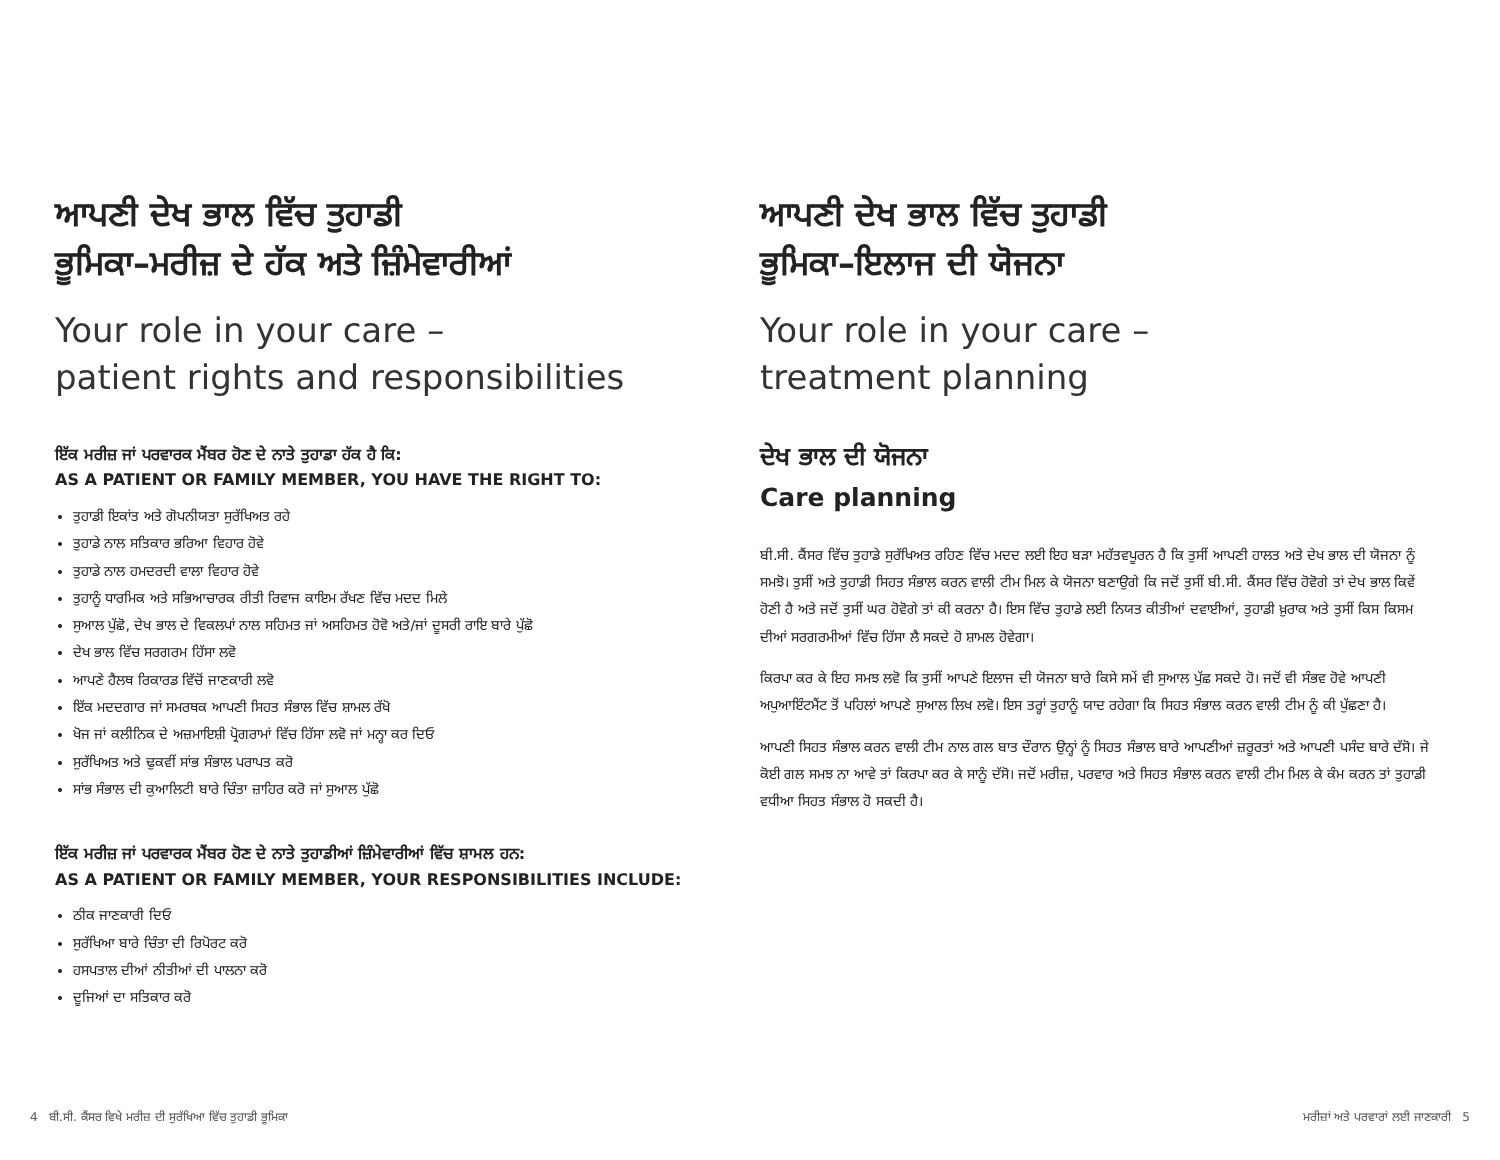ਆਪਣੀ ਦੇਖ ਭਾਲ ਵਿੱਚ ਤੁਹਾਡੀ
ਭੂਮਿਕਾ–ਮਰੀਜ਼ ਦੇ ਹੱਕ ਅਤੇ ਜ਼ਿੰਮੇਵਾਰੀਆਂ
Your role in your care –
patient rights and responsibilities
ਇੱਕ ਮਰੀਜ਼ ਜਾਂ ਪਰਵਾਰਕ ਮੈਂਬਰ ਹੋਣ ਦੇ ਨਾਤੇ ਤੁਹਾਡਾ ਹੱਕ ਹੈ ਕਿ:
AS A PATIENT OR FAMILY MEMBER, YOU HAVE THE RIGHT TO:
ਤੁਹਾਡੀ ਇਕਾਂਤ ਅਤੇ ਗੋਪਨੀਯਤਾ ਸੁਰੱਖਿਅਤ ਰਹੇ
ਤੁਹਾਡੇ ਨਾਲ ਸਤਿਕਾਰ ਭਰਿਆ ਵਿਹਾਰ ਹੋਵੇ
ਤੁਹਾਡੇ ਨਾਲ ਹਮਦਰਦੀ ਵਾਲਾ ਵਿਹਾਰ ਹੋਵੇ
ਤੁਹਾਨੂੰ ਧਾਰਮਿਕ ਅਤੇ ਸਭਿਆਚਾਰਕ ਰੀਤੀ ਰਿਵਾਜ ਕਾਇਮ ਰੱਖਣ ਵਿੱਚ ਮਦਦ ਮਿਲੇ
ਸੁਆਲ ਪੁੱਛੋ, ਦੇਖ ਭਾਲ ਦੇ ਵਿਕਲਪਾਂ ਨਾਲ ਸਹਿਮਤ ਜਾਂ ਅਸਹਿਮਤ ਹੋਵੋ ਅਤੇ/ਜਾਂ ਦੂਸਰੀ ਰਾਇ ਬਾਰੇ ਪੁੱਛੋ
ਦੇਖ ਭਾਲ ਵਿੱਚ ਸਰਗਰਮ ਹਿੱਸਾ ਲਵੋ
ਆਪਣੇ ਹੈਲਥ ਰਿਕਾਰਡ ਵਿੱਚੋਂ ਜਾਣਕਾਰੀ ਲਵੋ
ਇੱਕ ਮਦਦਗਾਰ ਜਾਂ ਸਮਰਥਕ ਆਪਣੀ ਸਿਹਤ ਸੰਭਾਲ ਵਿੱਚ ਸ਼ਾਮਲ ਰੱਖੋ
ਖੋਜ ਜਾਂ ਕਲੀਨਿਕ ਦੇ ਅਜ਼ਮਾਇਸ਼ੀ ਪ੍ਰੋਗਰਾਮਾਂ ਵਿੱਚ ਹਿੱਸਾ ਲਵੋ ਜਾਂ ਮਨ੍ਹਾ ਕਰ ਦਿਓ
ਸੁਰੱਖਿਅਤ ਅਤੇ ਢੁਕਵੀਂ ਸਾਂਭ ਸੰਭਾਲ ਪਰਾਪਤ ਕਰੋ
ਸਾਂਭ ਸੰਭਾਲ ਦੀ ਕੁਆਲਿਟੀ ਬਾਰੇ ਚਿੰਤਾ ਜ਼ਾਹਿਰ ਕਰੋ ਜਾਂ ਸੁਆਲ ਪੁੱਛੋ
ਇੱਕ ਮਰੀਜ਼ ਜਾਂ ਪਰਵਾਰਕ ਮੈਂਬਰ ਹੋਣ ਦੇ ਨਾਤੇ ਤੁਹਾਡੀਆਂ ਜ਼ਿੰਮੇਵਾਰੀਆਂ ਵਿੱਚ ਸ਼ਾਮਲ ਹਨ:
AS A PATIENT OR FAMILY MEMBER, YOUR RESPONSIBILITIES INCLUDE:
ਠੀਕ ਜਾਣਕਾਰੀ ਦਿਓ
ਸੁਰੱਖਿਆ ਬਾਰੇ ਚਿੰਤਾ ਦੀ ਰਿਪੋਰਟ ਕਰੋ
ਹਸਪਤਾਲ ਦੀਆਂ ਨੀਤੀਆਂ ਦੀ ਪਾਲਨਾ ਕਰੋ
ਦੂਜਿਆਂ ਦਾ ਸਤਿਕਾਰ ਕਰੋ
ਆਪਣੀ ਦੇਖ ਭਾਲ ਵਿੱਚ ਤੁਹਾਡੀ
ਭੂਮਿਕਾ–ਇਲਾਜ ਦੀ ਯੋਜਨਾ
Your role in your care –
treatment planning
ਦੇਖ ਭਾਲ ਦੀ ਯੋਜਨਾ
Care planning
ਬੀ.ਸੀ. ਕੈਂਸਰ ਵਿੱਚ ਤੁਹਾਡੇ ਸੁਰੱਖਿਅਤ ਰਹਿਣ ਵਿੱਚ ਮਦਦ ਲਈ ਇਹ ਬੜਾ ਮਹੱਤਵਪੂਰਨ ਹੈ ਕਿ ਤੁਸੀਂ ਆਪਣੀ ਹਾਲਤ ਅਤੇ ਦੇਖ ਭਾਲ ਦੀ ਯੋਜਨਾ ਨੂੰ ਸਮਝੋ। ਤੁਸੀਂ ਅਤੇ ਤੁਹਾਡੀ ਸਿਹਤ ਸੰਭਾਲ ਕਰਨ ਵਾਲੀ ਟੀਮ ਮਿਲ ਕੇ ਯੋਜਨਾ ਬਣਾਉਗੇ ਕਿ ਜਦੋਂ ਤੁਸੀਂ ਬੀ.ਸੀ. ਕੈਂਸਰ ਵਿੱਚ ਹੋਵੋਗੇ ਤਾਂ ਦੇਖ ਭਾਲ ਕਿਵੇਂ ਹੋਣੀ ਹੈ ਅਤੇ ਜਦੋਂ ਤੁਸੀਂ ਘਰ ਹੋਵੋਗੇ ਤਾਂ ਕੀ ਕਰਨਾ ਹੈ। ਇਸ ਵਿੱਚ ਤੁਹਾਡੇ ਲਈ ਨਿਯਤ ਕੀਤੀਆਂ ਦਵਾਈਆਂ, ਤੁਹਾਡੀ ਖ਼ੁਰਾਕ ਅਤੇ ਤੁਸੀਂ ਕਿਸ ਕਿਸਮ ਦੀਆਂ ਸਰਗਰਮੀਆਂ ਵਿੱਚ ਹਿੱਸਾ ਲੈ ਸਕਦੇ ਹੋ ਸ਼ਾਮਲ ਹੋਵੇਗਾ।
ਕਿਰਪਾ ਕਰ ਕੇ ਇਹ ਸਮਝ ਲਵੋ ਕਿ ਤੁਸੀਂ ਆਪਣੇ ਇਲਾਜ ਦੀ ਯੋਜਨਾ ਬਾਰੇ ਕਿਸੇ ਸਮੇਂ ਵੀ ਸੁਆਲ ਪੁੱਛ ਸਕਦੇ ਹੋ। ਜਦੋਂ ਵੀ ਸੰਭਵ ਹੋਵੇ ਆਪਣੀ ਅਪੁਆਇੰਟਮੈਂਟ ਤੋਂ ਪਹਿਲਾਂ ਆਪਣੇ ਸੁਆਲ ਲਿਖ ਲਵੋ। ਇਸ ਤਰ੍ਹਾਂ ਤੁਹਾਨੂੰ ਯਾਦ ਰਹੇਗਾ ਕਿ ਸਿਹਤ ਸੰਭਾਲ ਕਰਨ ਵਾਲੀ ਟੀਮ ਨੂੰ ਕੀ ਪੁੱਛਣਾ ਹੈ।
ਆਪਣੀ ਸਿਹਤ ਸੰਭਾਲ ਕਰਨ ਵਾਲੀ ਟੀਮ ਨਾਲ ਗਲ ਬਾਤ ਦੌਰਾਨ ਉਨ੍ਹਾਂ ਨੂੰ ਸਿਹਤ ਸੰਭਾਲ ਬਾਰੇ ਆਪਣੀਆਂ ਜ਼ਰੂਰਤਾਂ ਅਤੇ ਆਪਣੀ ਪਸੰਦ ਬਾਰੇ ਦੱਸੋ। ਜੇ ਕੋਈ ਗਲ ਸਮਝ ਨਾ ਆਵੇ ਤਾਂ ਕਿਰਪਾ ਕਰ ਕੇ ਸਾਨੂੰ ਦੱਸੋ। ਜਦੋਂ ਮਰੀਜ਼, ਪਰਵਾਰ ਅਤੇ ਸਿਹਤ ਸੰਭਾਲ ਕਰਨ ਵਾਲੀ ਟੀਮ ਮਿਲ ਕੇ ਕੰਮ ਕਰਨ ਤਾਂ ਤੁਹਾਡੀ ਵਧੀਆ ਸਿਹਤ ਸੰਭਾਲ ਹੋ ਸਕਦੀ ਹੈ।
4 ਬੀ.ਸੀ. ਕੈਂਸਰ ਵਿਖੇ ਮਰੀਜ਼ ਦੀ ਸੁਰੱਖਿਆ ਵਿੱਚ ਤੁਹਾਡੀ ਭੂਮਿਕਾ ਮਰੀਜ਼ਾਂ ਅਤੇ ਪਰਵਾਰਾਂ ਲਈ ਜਾਣਕਾਰੀ 5